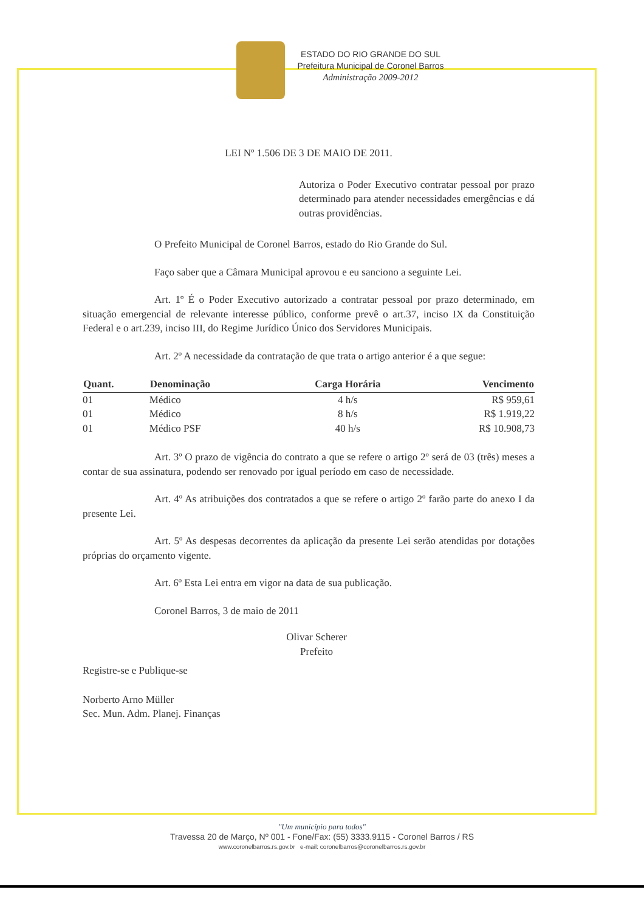ESTADO DO RIO GRANDE DO SUL
Prefeitura Municipal de Coronel Barros
Administração 2009-2012
LEI Nº 1.506 DE 3 DE MAIO DE 2011.
Autoriza o Poder Executivo contratar pessoal por prazo determinado para atender necessidades emergências e dá outras providências.
O Prefeito Municipal de Coronel Barros, estado do Rio Grande do Sul.
Faço saber que a Câmara Municipal aprovou e eu sanciono a seguinte Lei.
Art. 1º É o Poder Executivo autorizado a contratar pessoal por prazo determinado, em situação emergencial de relevante interesse público, conforme prevê o art.37, inciso IX da Constituição Federal e o art.239, inciso III, do Regime Jurídico Único dos Servidores Municipais.
Art. 2º A necessidade da contratação de que trata o artigo anterior é a que segue:
| Quant. | Denominação | Carga Horária | Vencimento |
| --- | --- | --- | --- |
| 01 | Médico | 4 h/s | R$ 959,61 |
| 01 | Médico | 8 h/s | R$ 1.919,22 |
| 01 | Médico PSF | 40 h/s | R$ 10.908,73 |
Art. 3º O prazo de vigência do contrato a que se refere o artigo 2º será de 03 (três) meses a contar de sua assinatura, podendo ser renovado por igual período em caso de necessidade.
Art. 4º As atribuições dos contratados a que se refere o artigo 2º farão parte do anexo I da presente Lei.
Art. 5º As despesas decorrentes da aplicação da presente Lei serão atendidas por dotações próprias do orçamento vigente.
Art. 6º Esta Lei entra em vigor na data de sua publicação.
Coronel Barros, 3 de maio de 2011
Olivar Scherer
Prefeito
Registre-se e Publique-se
Norberto Arno Müller
Sec. Mun. Adm. Planej. Finanças
"Um município para todos"
Travessa 20 de Março, Nº 001 - Fone/Fax: (55) 3333.9115 - Coronel Barros / RS
www.coronelbarros.rs.gov.br e-mail: coronelbarros@coronelbarros.rs.gov.br